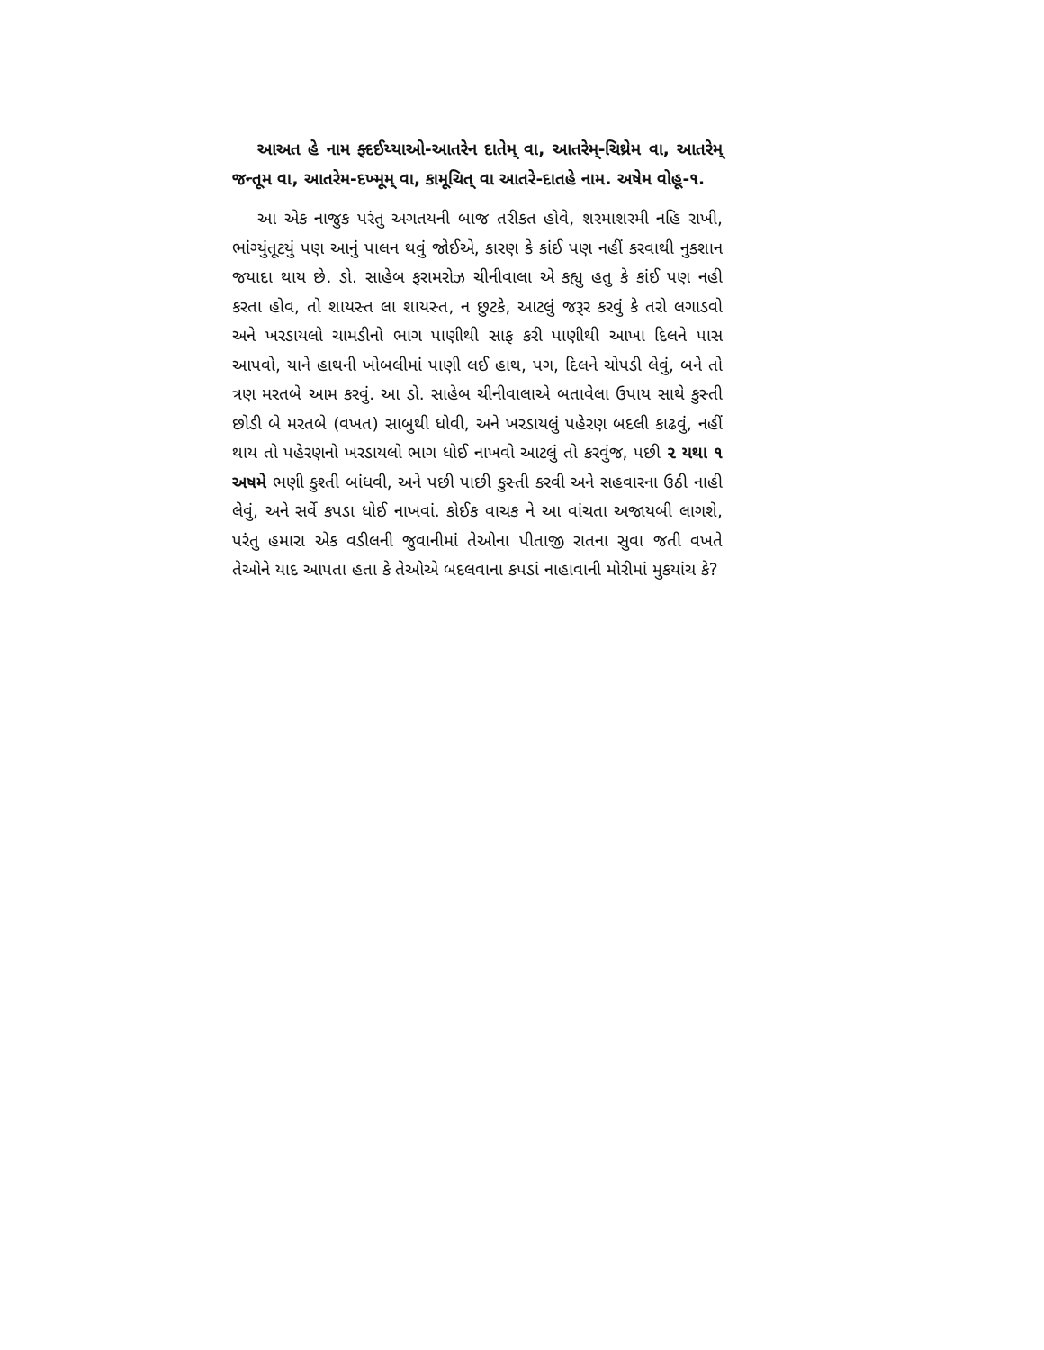આઅત હે નામ ફ્દઈય્યાઓ-આતરેન દાતેમ્ વા, આતરેમ્-ચિથ્રેમ વા, આતરેમ્ જન્તૂમ વા, આતરેમ-દખ્મૂમ્ વા, કામૂચિત્ વા આતરે-દાતહે નામ. અષેમ વોહૂ-૧.
આ એક નાજુક પરંતુ અગતયની બાજ તરીકત હોવે, શરમાશરમી નહિ રાખી, ભાંગ્યુંતૂટયું પણ આનું પાલન થવું જોઈએ, કારણ કે કાંઈ પણ નહીં કરવાથી નુકશાન જયાદા થાય છે. ડો. સાહેબ ફરામરોઝ ચીનીવાલા એ કહ્યુ હતુ કે કાંઈ પણ નહી કરતા હોવ, તો શાયસ્ત લા શાયસ્ત, ન છુટકે, આટલું જરૂર કરવું કે તરો લગાડવો અને ખરડાયલો ચામડીનો ભાગ પાણીથી સાફ કરી પાણીથી આખા દિલને પાસ આપવો, યાને હાથની ખોબલીમાં પાણી લઈ હાથ, પગ, દિલને ચોપડી લેવું, બને તો ત્રણ મરતબે આમ કરવું. આ ડો. સાહેબ ચીનીવાલાએ બતાવેલા ઉપાય સાથે કુસ્તી છોડી બે મરતબે (વખત) સાબુથી ધોવી, અને ખરડાયલું પહેરણ બદલી કાઢવું, નહીં થાય તો પહેરણનો ખરડાયલો ભાગ ધોઈ નાખવો આટલું તો કરવુંજ, પછી ૨ યથા ૧ અષમે ભણી કુશ્તી બાંધવી, અને પછી પાછી કુસ્તી કરવી અને સહવારના ઉઠી નાહી લેવું, અને સર્વે કપડા ધોઈ નાખવાં. કોઈક વાચક ને આ વાંચતા અજાયબી લાગશે, પરંતુ હમારા એક વડીલની જુવાનીમાં તેઓના પીતાજી રાતના સુવા જતી વખતે તેઓને યાદ આપતા હતા કે તેઓએ બદલવાના કપડાં નાહાવાની મોરીમાં મુકયાંચ કે?